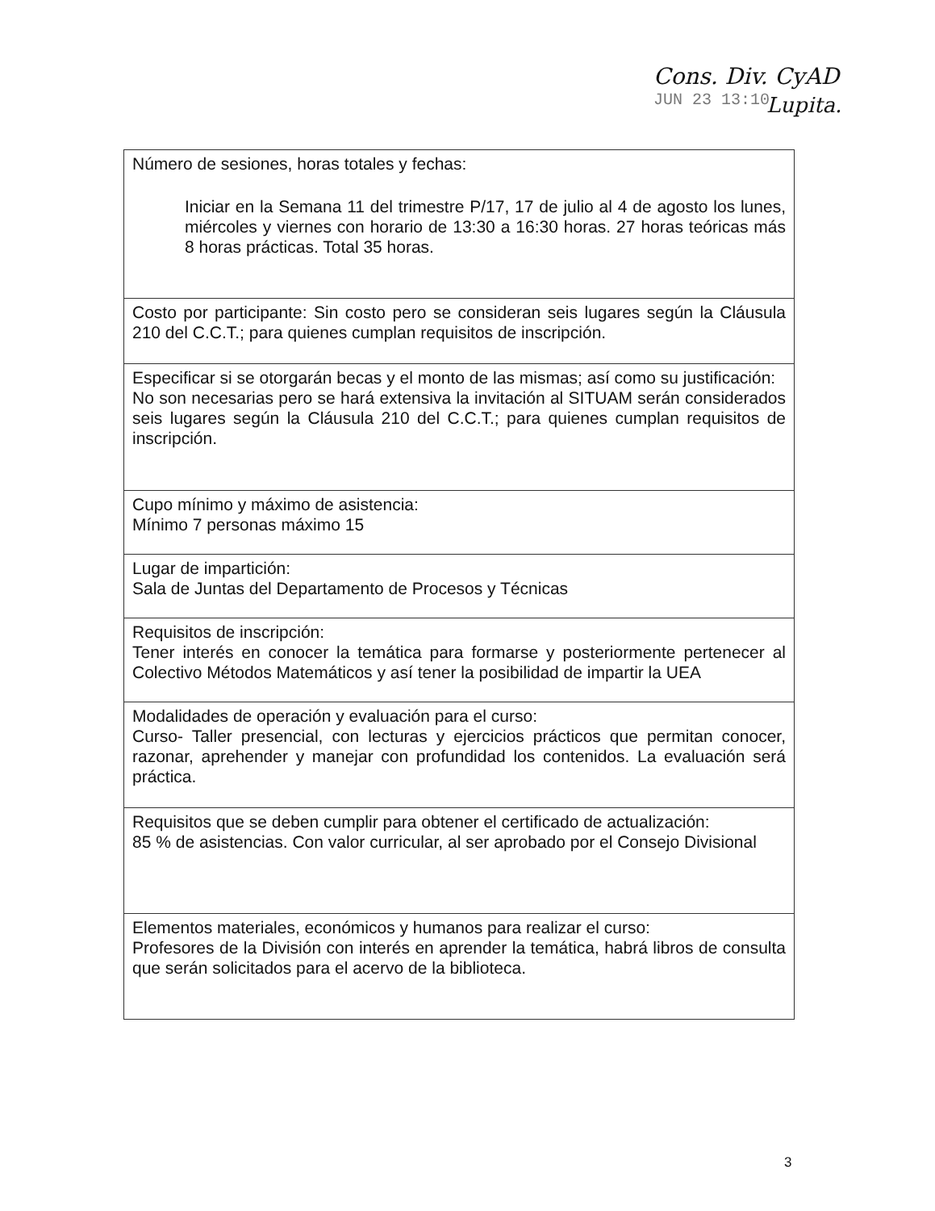Cons. Div. CyAD
JUN 23 13:10 Lupita.
| Número de sesiones, horas totales y fechas: Iniciar en la Semana 11 del trimestre P/17, 17 de julio al 4 de agosto los lunes, miércoles y viernes con horario de 13:30 a 16:30 horas. 27 horas teóricas más 8 horas prácticas. Total 35 horas. |
| Costo por participante: Sin costo pero se consideran seis lugares según la Cláusula 210 del C.C.T.; para quienes cumplan requisitos de inscripción. |
| Especificar si se otorgarán becas y el monto de las mismas; así como su justificación: No son necesarias pero se hará extensiva la invitación al SITUAM serán considerados seis lugares según la Cláusula 210 del C.C.T.; para quienes cumplan requisitos de inscripción. |
| Cupo mínimo y máximo de asistencia: Mínimo 7 personas máximo 15 |
| Lugar de impartición: Sala de Juntas del Departamento de Procesos y Técnicas |
| Requisitos de inscripción: Tener interés en conocer la temática para formarse y posteriormente pertenecer al Colectivo Métodos Matemáticos y así tener la posibilidad de impartir la UEA |
| Modalidades de operación y evaluación para el curso: Curso- Taller presencial, con lecturas y ejercicios prácticos que permitan conocer, razonar, aprehender y manejar con profundidad los contenidos. La evaluación será práctica. |
| Requisitos que se deben cumplir para obtener el certificado de actualización: 85 % de asistencias. Con valor curricular, al ser aprobado por el Consejo Divisional |
| Elementos materiales, económicos y humanos para realizar el curso: Profesores de la División con interés en aprender la temática, habrá libros de consulta que serán solicitados para el acervo de la biblioteca. |
3